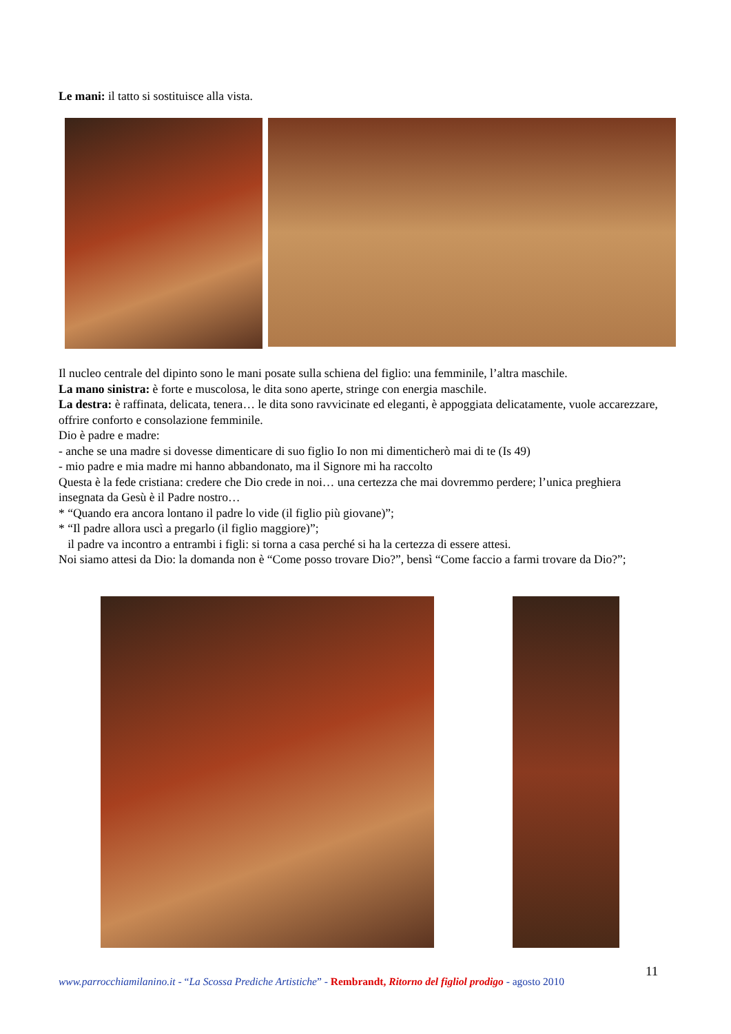Le mani: il tatto si sostituisce alla vista.
Il nucleo centrale del dipinto sono le mani posate sulla schiena del figlio: una femminile, l’altra maschile.
La mano sinistra: è forte e muscolosa, le dita sono aperte, stringe con energia maschile.
La destra: è raffinata, delicata, tenera… le dita sono ravvicinate ed eleganti, è appoggiata delicatamente, vuole accarezzare, offrire conforto e consolazione femminile.
Dio è padre e madre:
- anche se una madre si dovesse dimenticare di suo figlio Io non mi dimenticherò mai di te (Is 49)
- mio padre e mia madre mi hanno abbandonato, ma il Signore mi ha raccolto
Questa è la fede cristiana: credere che Dio crede in noi… una certezza che mai dovremmo perdere; l’unica preghiera insegnata da Gesù è il Padre nostro…
* “Quando era ancora lontano il padre lo vide (il figlio più giovane)”;
* “Il padre allora uscì a pregarlo (il figlio maggiore)”;
il padre va incontro a entrambi i figli: si torna a casa perché si ha la certezza di essere attesi.
Noi siamo attesi da Dio: la domanda non è “Come posso trovare Dio?”, bensì “Come faccio a farmi trovare da Dio?”;
11
www.parrocchiamilanino.it - “La Scossa Prediche Artistiche” - Rembrandt, Ritorno del figliol prodigo - agosto 2010